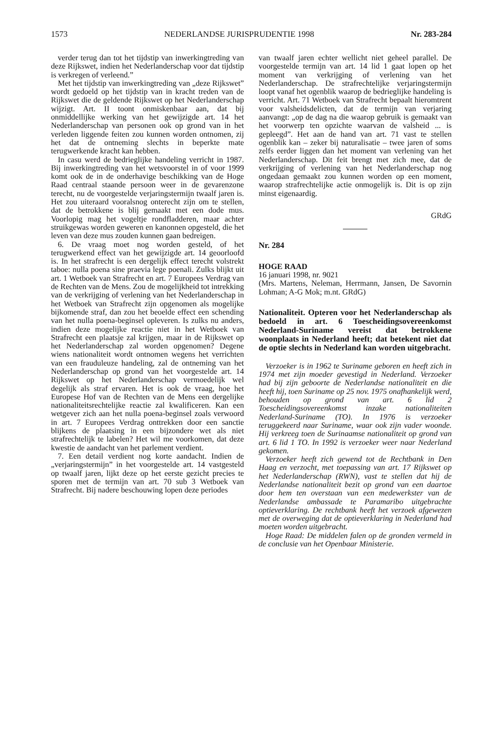1573 NEDERLANDSE JURISPRUDENTIE 1998 Nr. 283-284
verder terug dan tot het tijdstip van inwerkingtreding van deze Rijkswet, indien het Nederlanderschap voor dat tijdstip is verkregen of verleend.”
Met het tijdstip van inwerkingtreding van „deze Rijkswet” wordt gedoeld op het tijdstip van in kracht treden van de Rijkswet die de geldende Rijkswet op het Nederlanderschap wijzigt. Art. II toont onmiskenbaar aan, dat bij onmiddellijke werking van het gewijzigde art. 14 het Nederlanderschap van personen ook op grond van in het verleden liggende feiten zou kunnen worden ontnomen, zij het dat de ontneming slechts in beperkte mate terugwerkende kracht kan hebben.
In casu werd de bedrieglijke handeling verricht in 1987. Bij inwerkingtreding van het wetsvoorstel in of voor 1999 komt ook de in de onderhavige beschikking van de Hoge Raad centraal staande persoon weer in de gevarenzone terecht, nu de voorgestelde verjaringstermijn twaalf jaren is. Het zou uiteraard vooralsnog onterecht zijn om te stellen, dat de betrokkene is blij gemaakt met een dode mus. Voorlopig mag het vogeltje rondfladderen, maar achter struikgewas worden geweren en kanonnen opgesteld, die het leven van deze mus zouden kunnen gaan bedreigen.
6. De vraag moet nog worden gesteld, of het terugwerkend effect van het gewijzigde art. 14 geoorloofd is. In het strafrecht is een dergelijk effect terecht volstrekt taboe: nulla poena sine praevia lege poenali. Zulks blijkt uit art. 1 Wetboek van Strafrecht en art. 7 Europees Verdrag van de Rechten van de Mens. Zou de mogelijkheid tot intrekking van de verkrijging of verlening van het Nederlanderschap in het Wetboek van Strafrecht zijn opgenomen als mogelijke bijkomende straf, dan zou het beoelde effect een schending van het nulla poena-beginsel opleveren. Is zulks nu anders, indien deze mogelijke reactie niet in het Wetboek van Strafrecht een plaatsje zal krijgen, maar in de Rijkswet op het Nederlanderschap zal worden opgenomen? Degene wiens nationaliteit wordt ontnomen wegens het verrichten van een frauduleuze handeling, zal de ontneming van het Nederlanderschap op grond van het voorgestelde art. 14 Rijkswet op het Nederlanderschap vermoedelijk wel degelijk als straf ervaren. Het is ook de vraag, hoe het Europese Hof van de Rechten van de Mens een dergelijke nationaliteitsrechtelijke reactie zal kwalificeren. Kan een wetgever zich aan het nulla poena-beginsel zoals verwoord in art. 7 Europees Verdrag onttrekken door een sanctie blijkens de plaatsing in een bijzondere wet als niet strafrechtelijk te labelen? Het wil me voorkomen, dat deze kwestie de aandacht van het parlement verdient.
7. Een detail verdient nog korte aandacht. Indien de „verjaringstermijn” in het voorgestelde art. 14 vastgesteld op twaalf jaren, lijkt deze op het eerste gezicht precies te sporen met de termijn van art. 70 sub 3 Wetboek van Strafrecht. Bij nadere beschouwing lopen deze periodes
van twaalf jaren echter wellicht niet geheel parallel. De voorgestelde termijn van art. 14 lid 1 gaat lopen op het moment van verkrijging of verlening van het Nederlanderschap. De strafrechtelijke verjaringstermijn loopt vanaf het ogenblik waarop de bedrieglijke handeling is verricht. Art. 71 Wetboek van Strafrecht bepaalt hieromtrent voor valsheidsdelicten, dat de termijn van verjaring aanvangt: „op de dag na die waarop gebruik is gemaakt van het voorwerp ten opzichte waarvan de valsheid ... is gepleegd”. Het aan de hand van art. 71 vast te stellen ogenblik kan – zeker bij naturalisatie – twee jaren of soms zelfs eerder liggen dan het moment van verlening van het Nederlanderschap. Dit feit brengt met zich mee, dat de verkrijging of verlening van het Nederlanderschap nog ongedaan gemaakt zou kunnen worden op een moment, waarop strafrechtelijke actie onmogelijk is. Dit is op zijn minst eigenaardig.
GRdG
Nr. 284
HOGE RAAD
16 januari 1998, nr. 9021
(Mrs. Martens, Neleman, Herrmann, Jansen, De Savornin Lohman; A-G Mok; m.nt. GRdG)
Nationaliteit. Opteren voor het Nederlanderschap als bedoeld in art. 6 Toescheidingsovereenkomst Nederland-Suriname vereist dat betrokkene woonplaats in Nederland heeft; dat betekent niet dat de optie slechts in Nederland kan worden uitgebracht.
Verzoeker is in 1962 te Suriname geboren en heeft zich in 1974 met zijn moeder gevestigd in Nederland. Verzoeker had bij zijn geboorte de Nederlandse nationaliteit en die heeft hij, toen Suriname op 25 nov. 1975 onafhankelijk werd, behouden op grond van art. 6 lid 2 Toescheidingsovereenkomst inzake nationaliteiten Nederland-Suriname (TO). In 1976 is verzoeker teruggekeerd naar Suriname, waar ook zijn vader woonde. Hij verkreeg toen de Surinaamse nationaliteit op grond van art. 6 lid 1 TO. In 1992 is verzoeker weer naar Nederland gekomen.
Verzoeker heeft zich gewend tot de Rechtbank in Den Haag en verzocht, met toepassing van art. 17 Rijkswet op het Nederlanderschap (RWN), vast te stellen dat hij de Nederlandse nationaliteit bezit op grond van een daartoe door hem ten overstaan van een medewerkster van de Nederlandse ambassade te Paramaribo uitgebrachte optieverklaring. De rechtbank heeft het verzoek afgewezen met de overweging dat de optieverklaring in Nederland had moeten worden uitgebracht.
Hoge Raad: De middelen falen op de gronden vermeld in de conclusie van het Openbaar Ministerie.